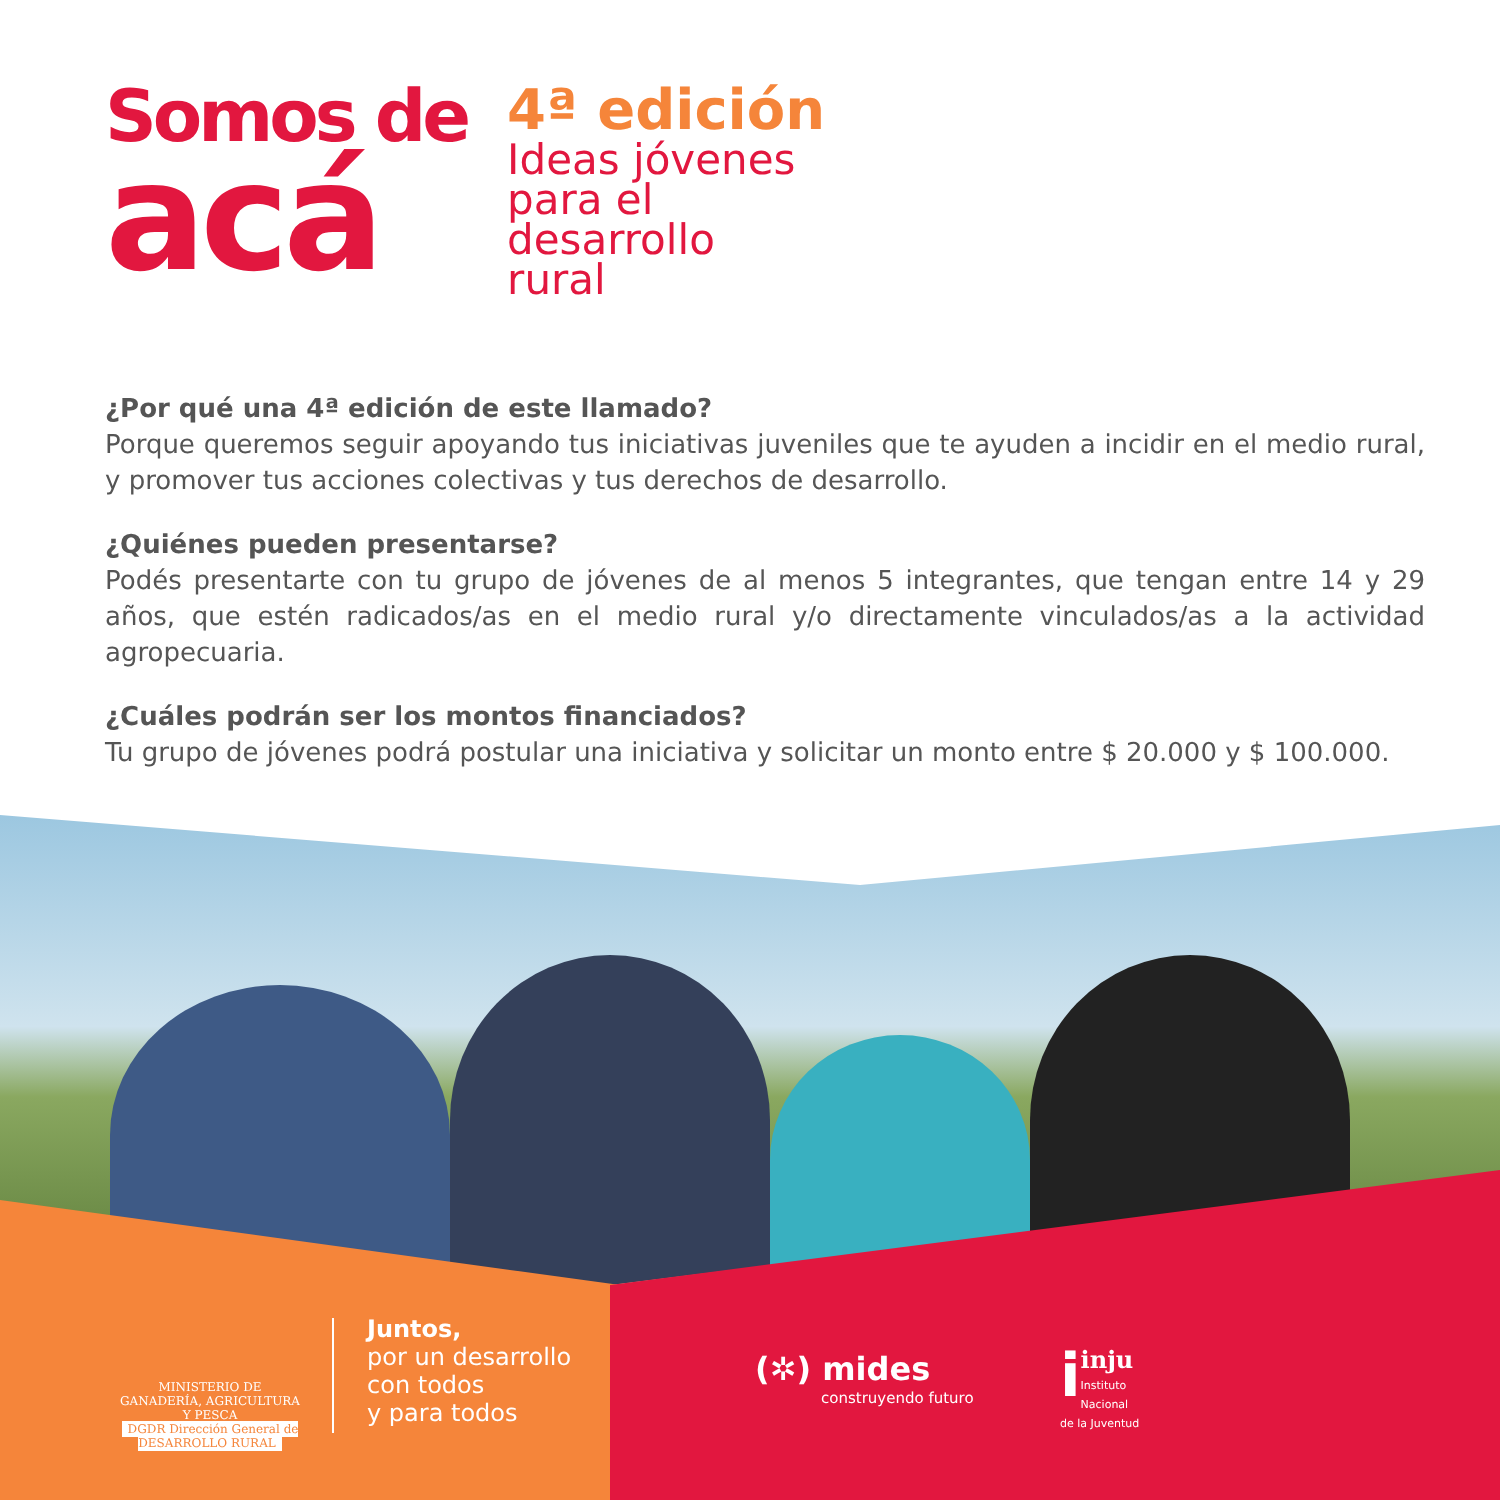Somos de
acá
4ª edición
Ideas jóvenes
para el
desarrollo
rural
¿Por qué una 4ª edición de este llamado?
Porque queremos seguir apoyando tus iniciativas juveniles que te ayuden a incidir en el medio rural, y promover tus acciones colectivas y tus derechos de desarrollo.
¿Quiénes pueden presentarse?
Podés presentarte con tu grupo de jóvenes de al menos 5 integrantes, que tengan entre 14 y 29 años, que estén radicados/as en el medio rural y/o directamente vinculados/as a la actividad agropecuaria.
¿Cuáles podrán ser los montos financiados?
Tu grupo de jóvenes podrá postular una iniciativa y solicitar un monto entre $ 20.000 y $ 100.000.
MINISTERIO DE GANADERÍA, AGRICULTURA Y PESCA
DGDR Dirección General de DESARROLLO RURAL
Juntos,
por un desarrollo
con todos
y para todos
(✲) mides
construyendo futuro
iinju
Instituto Nacional
de la Juventud